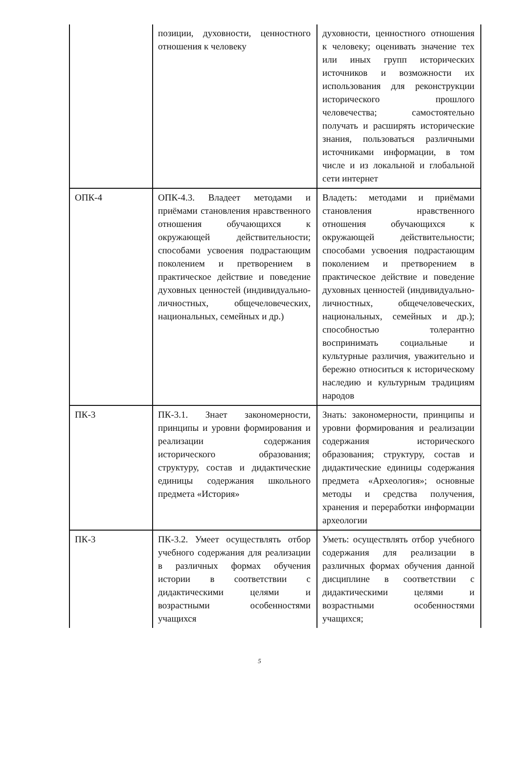| | позиции, духовности, ценностного отношения к человеку | духовности, ценностного отношения к человеку; оценивать значение тех или иных групп исторических источников и возможности их использования для реконструкции исторического прошлого человечества; самостоятельно получать и расширять исторические знания, пользоваться различными источниками информации, в том числе и из локальной и глобальной сети интернет |
| ОПК-4 | ОПК-4.3. Владеет методами и приёмами становления нравственного отношения обучающихся к окружающей действительности; способами усвоения подрастающим поколением и претворением в практическое действие и поведение духовных ценностей (индивидуально-личностных, общечеловеческих, национальных, семейных и др.) | Владеть: методами и приёмами становления нравственного отношения обучающихся к окружающей действительности; способами усвоения подрастающим поколением и претворением в практическое действие и поведение духовных ценностей (индивидуально-личностных, общечеловеческих, национальных, семейных и др.); способностью толерантно воспринимать социальные и культурные различия, уважительно и бережно относиться к историческому наследию и культурным традициям народов |
| ПК-3 | ПК-3.1. Знает закономерности, принципы и уровни формирования и реализации содержания исторического образования; структуру, состав и дидактические единицы содержания школьного предмета «История» | Знать: закономерности, принципы и уровни формирования и реализации содержания исторического образования; структуру, состав и дидактические единицы содержания предмета «Археология»; основные методы и средства получения, хранения и переработки информации археологии |
| ПК-3 | ПК-3.2. Умеет осуществлять отбор учебного содержания для реализации в различных формах обучения истории в соответствии с дидактическими целями и возрастными особенностями учащихся | Уметь: осуществлять отбор учебного содержания для реализации в различных формах обучения данной дисциплине в соответствии с дидактическими целями и возрастными особенностями учащихся; |
5